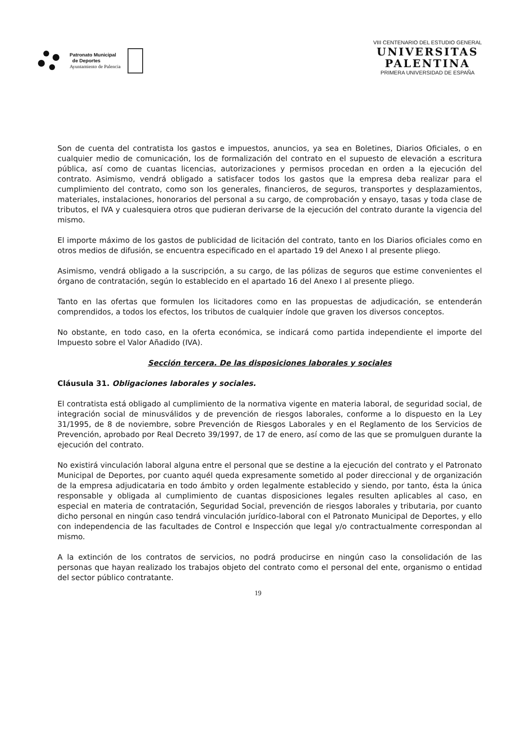Patronato Municipal
de Deportes
Ayuntamiento de Palencia
VIII CENTENARIO DEL ESTUDIO GENERAL
UNIVERSITAS
PALENTINA
PRIMERA UNIVERSIDAD DE ESPAÑA
Son de cuenta del contratista los gastos e impuestos, anuncios, ya sea en Boletines, Diarios Oficiales, o en cualquier medio de comunicación, los de formalización del contrato en el supuesto de elevación a escritura pública, así como de cuantas licencias, autorizaciones y permisos procedan en orden a la ejecución del contrato. Asimismo, vendrá obligado a satisfacer todos los gastos que la empresa deba realizar para el cumplimiento del contrato, como son los generales, financieros, de seguros, transportes y desplazamientos, materiales, instalaciones, honorarios del personal a su cargo, de comprobación y ensayo, tasas y toda clase de tributos, el IVA y cualesquiera otros que pudieran derivarse de la ejecución del contrato durante la vigencia del mismo.
El importe máximo de los gastos de publicidad de licitación del contrato, tanto en los Diarios oficiales como en otros medios de difusión, se encuentra especificado en el apartado 19 del Anexo I al presente pliego.
Asimismo, vendrá obligado a la suscripción, a su cargo, de las pólizas de seguros que estime convenientes el órgano de contratación, según lo establecido en el apartado 16 del Anexo I al presente pliego.
Tanto en las ofertas que formulen los licitadores como en las propuestas de adjudicación, se entenderán comprendidos, a todos los efectos, los tributos de cualquier índole que graven los diversos conceptos.
No obstante, en todo caso, en la oferta económica, se indicará como partida independiente el importe del Impuesto sobre el Valor Añadido (IVA).
Sección tercera. De las disposiciones laborales y sociales
Cláusula 31. Obligaciones laborales y sociales.
El contratista está obligado al cumplimiento de la normativa vigente en materia laboral, de seguridad social, de integración social de minusválidos y de prevención de riesgos laborales, conforme a lo dispuesto en la Ley 31/1995, de 8 de noviembre, sobre Prevención de Riesgos Laborales y en el Reglamento de los Servicios de Prevención, aprobado por Real Decreto 39/1997, de 17 de enero, así como de las que se promulguen durante la ejecución del contrato.
No existirá vinculación laboral alguna entre el personal que se destine a la ejecución del contrato y el Patronato Municipal de Deportes, por cuanto aquél queda expresamente sometido al poder direccional y de organización de la empresa adjudicataria en todo ámbito y orden legalmente establecido y siendo, por tanto, ésta la única responsable y obligada al cumplimiento de cuantas disposiciones legales resulten aplicables al caso, en especial en materia de contratación, Seguridad Social, prevención de riesgos laborales y tributaria, por cuanto dicho personal en ningún caso tendrá vinculación jurídico-laboral con el Patronato Municipal de Deportes, y ello con independencia de las facultades de Control e Inspección que legal y/o contractualmente correspondan al mismo.
A la extinción de los contratos de servicios, no podrá producirse en ningún caso la consolidación de las personas que hayan realizado los trabajos objeto del contrato como el personal del ente, organismo o entidad del sector público contratante.
19